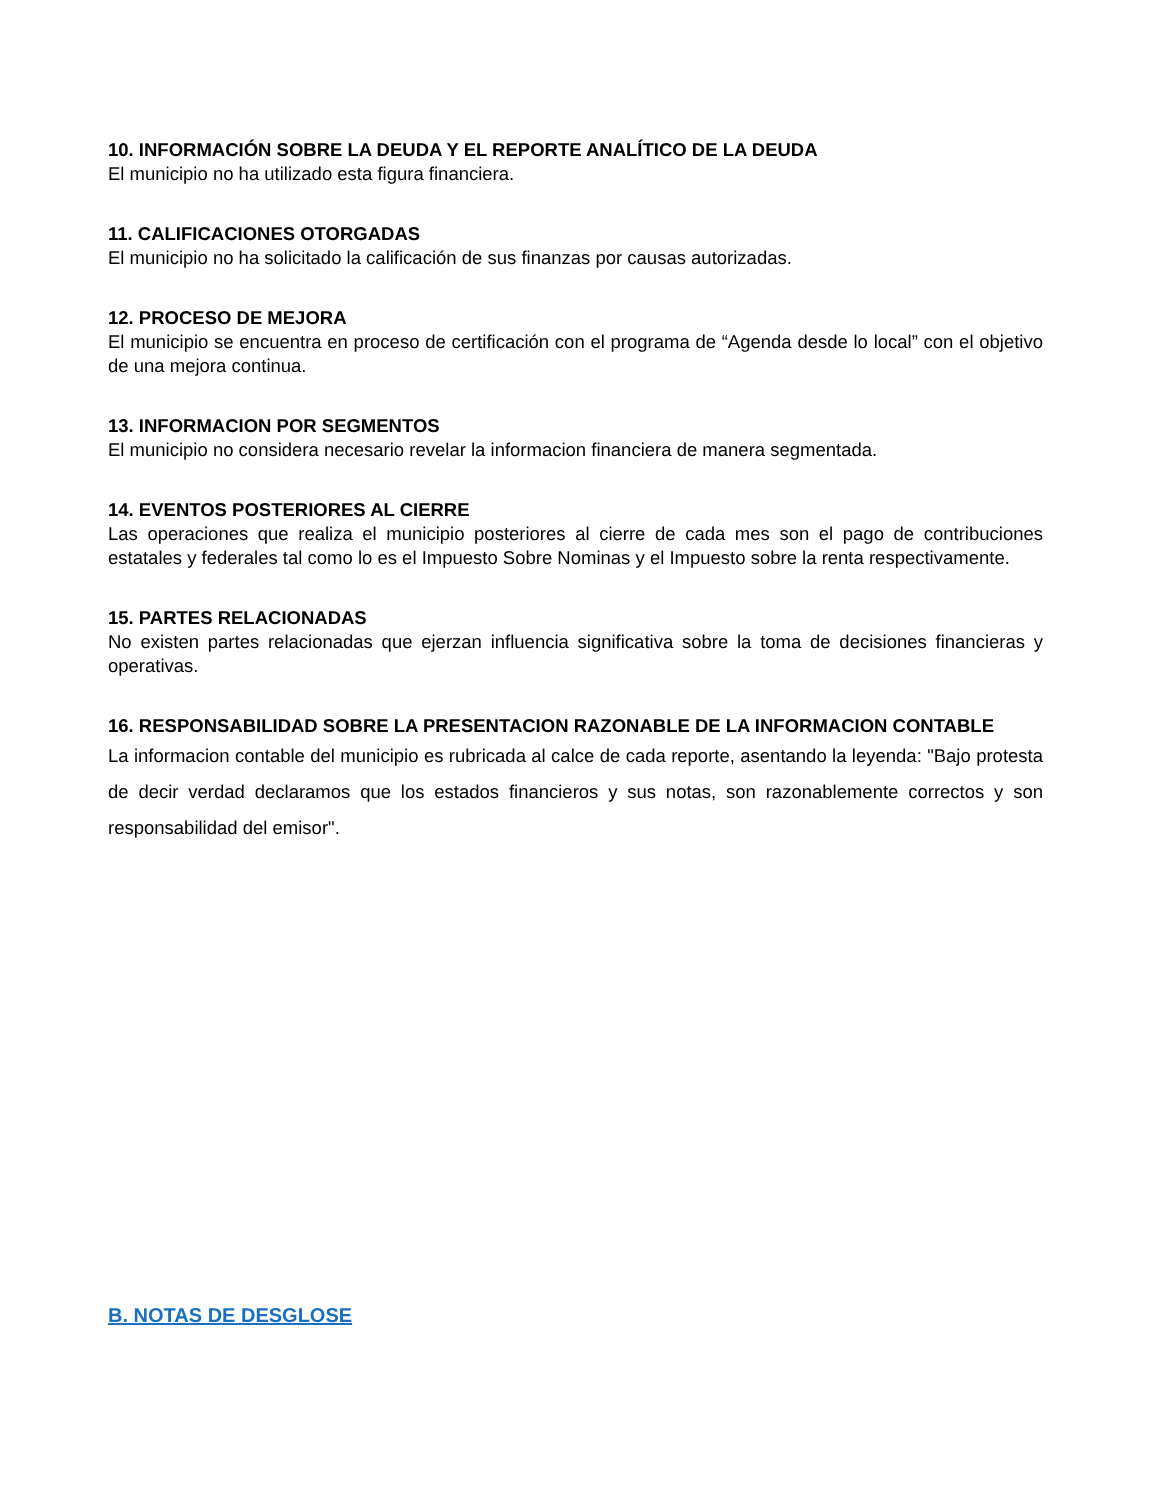10. INFORMACIÓN SOBRE LA DEUDA Y EL REPORTE ANALÍTICO DE LA DEUDA
El municipio no ha utilizado esta figura financiera.
11. CALIFICACIONES OTORGADAS
El municipio no ha solicitado la calificación de sus finanzas por causas autorizadas.
12. PROCESO DE MEJORA
El municipio se encuentra en proceso de certificación con el programa de “Agenda desde lo local” con el objetivo de una mejora continua.
13. INFORMACION POR SEGMENTOS
El municipio no considera necesario revelar la informacion financiera de manera segmentada.
14. EVENTOS POSTERIORES AL CIERRE
Las operaciones que realiza el municipio posteriores al cierre de cada mes son el pago de contribuciones estatales y federales tal como lo es el Impuesto Sobre Nominas y el Impuesto sobre la renta respectivamente.
15. PARTES RELACIONADAS
No existen partes relacionadas que ejerzan influencia significativa sobre la toma de decisiones financieras y operativas.
16. RESPONSABILIDAD SOBRE LA PRESENTACION RAZONABLE DE LA INFORMACION CONTABLE
La informacion contable del municipio es rubricada al calce de cada reporte, asentando la leyenda: "Bajo protesta de decir verdad declaramos que los estados financieros y sus notas, son razonablemente correctos y son responsabilidad del emisor".
B. NOTAS DE DESGLOSE